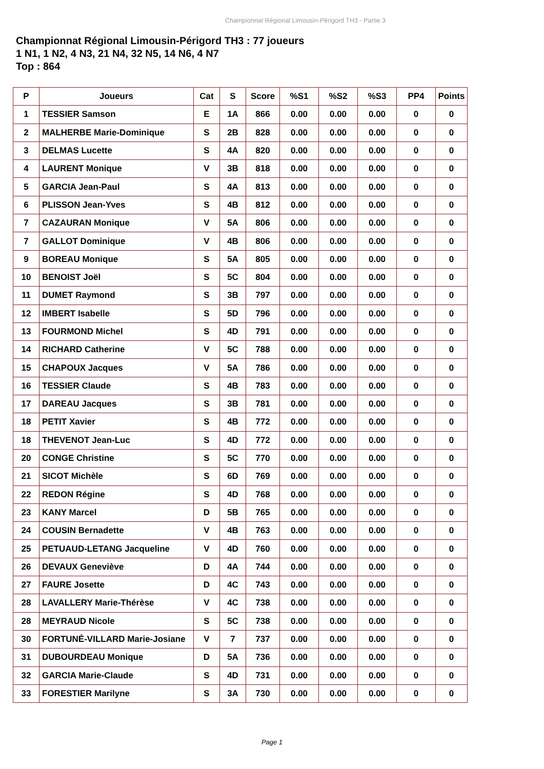Championnat Régional Limousin-Périgord TH3 - Partie 3
Championnat Régional Limousin-Périgord TH3 : 77 joueurs
1 N1, 1 N2, 4 N3, 21 N4, 32 N5, 14 N6, 4 N7
Top : 864
| P | Joueurs | Cat | S | Score | %S1 | %S2 | %S3 | PP4 | Points |
| --- | --- | --- | --- | --- | --- | --- | --- | --- | --- |
| 1 | TESSIER Samson | E | 1A | 866 | 0.00 | 0.00 | 0.00 | 0 | 0 |
| 2 | MALHERBE Marie-Dominique | S | 2B | 828 | 0.00 | 0.00 | 0.00 | 0 | 0 |
| 3 | DELMAS Lucette | S | 4A | 820 | 0.00 | 0.00 | 0.00 | 0 | 0 |
| 4 | LAURENT Monique | V | 3B | 818 | 0.00 | 0.00 | 0.00 | 0 | 0 |
| 5 | GARCIA Jean-Paul | S | 4A | 813 | 0.00 | 0.00 | 0.00 | 0 | 0 |
| 6 | PLISSON Jean-Yves | S | 4B | 812 | 0.00 | 0.00 | 0.00 | 0 | 0 |
| 7 | CAZAURAN Monique | V | 5A | 806 | 0.00 | 0.00 | 0.00 | 0 | 0 |
| 7 | GALLOT Dominique | V | 4B | 806 | 0.00 | 0.00 | 0.00 | 0 | 0 |
| 9 | BOREAU Monique | S | 5A | 805 | 0.00 | 0.00 | 0.00 | 0 | 0 |
| 10 | BENOIST Joël | S | 5C | 804 | 0.00 | 0.00 | 0.00 | 0 | 0 |
| 11 | DUMET Raymond | S | 3B | 797 | 0.00 | 0.00 | 0.00 | 0 | 0 |
| 12 | IMBERT Isabelle | S | 5D | 796 | 0.00 | 0.00 | 0.00 | 0 | 0 |
| 13 | FOURMOND Michel | S | 4D | 791 | 0.00 | 0.00 | 0.00 | 0 | 0 |
| 14 | RICHARD Catherine | V | 5C | 788 | 0.00 | 0.00 | 0.00 | 0 | 0 |
| 15 | CHAPOUX Jacques | V | 5A | 786 | 0.00 | 0.00 | 0.00 | 0 | 0 |
| 16 | TESSIER Claude | S | 4B | 783 | 0.00 | 0.00 | 0.00 | 0 | 0 |
| 17 | DAREAU Jacques | S | 3B | 781 | 0.00 | 0.00 | 0.00 | 0 | 0 |
| 18 | PETIT Xavier | S | 4B | 772 | 0.00 | 0.00 | 0.00 | 0 | 0 |
| 18 | THEVENOT Jean-Luc | S | 4D | 772 | 0.00 | 0.00 | 0.00 | 0 | 0 |
| 20 | CONGE Christine | S | 5C | 770 | 0.00 | 0.00 | 0.00 | 0 | 0 |
| 21 | SICOT Michèle | S | 6D | 769 | 0.00 | 0.00 | 0.00 | 0 | 0 |
| 22 | REDON Régine | S | 4D | 768 | 0.00 | 0.00 | 0.00 | 0 | 0 |
| 23 | KANY Marcel | D | 5B | 765 | 0.00 | 0.00 | 0.00 | 0 | 0 |
| 24 | COUSIN Bernadette | V | 4B | 763 | 0.00 | 0.00 | 0.00 | 0 | 0 |
| 25 | PETUAUD-LETANG Jacqueline | V | 4D | 760 | 0.00 | 0.00 | 0.00 | 0 | 0 |
| 26 | DEVAUX Geneviève | D | 4A | 744 | 0.00 | 0.00 | 0.00 | 0 | 0 |
| 27 | FAURE Josette | D | 4C | 743 | 0.00 | 0.00 | 0.00 | 0 | 0 |
| 28 | LAVALLERY Marie-Thérèse | V | 4C | 738 | 0.00 | 0.00 | 0.00 | 0 | 0 |
| 28 | MEYRAUD Nicole | S | 5C | 738 | 0.00 | 0.00 | 0.00 | 0 | 0 |
| 30 | FORTUNÉ-VILLARD Marie-Josiane | V | 7 | 737 | 0.00 | 0.00 | 0.00 | 0 | 0 |
| 31 | DUBOURDEAU Monique | D | 5A | 736 | 0.00 | 0.00 | 0.00 | 0 | 0 |
| 32 | GARCIA Marie-Claude | S | 4D | 731 | 0.00 | 0.00 | 0.00 | 0 | 0 |
| 33 | FORESTIER Marilyne | S | 3A | 730 | 0.00 | 0.00 | 0.00 | 0 | 0 |
Page 1